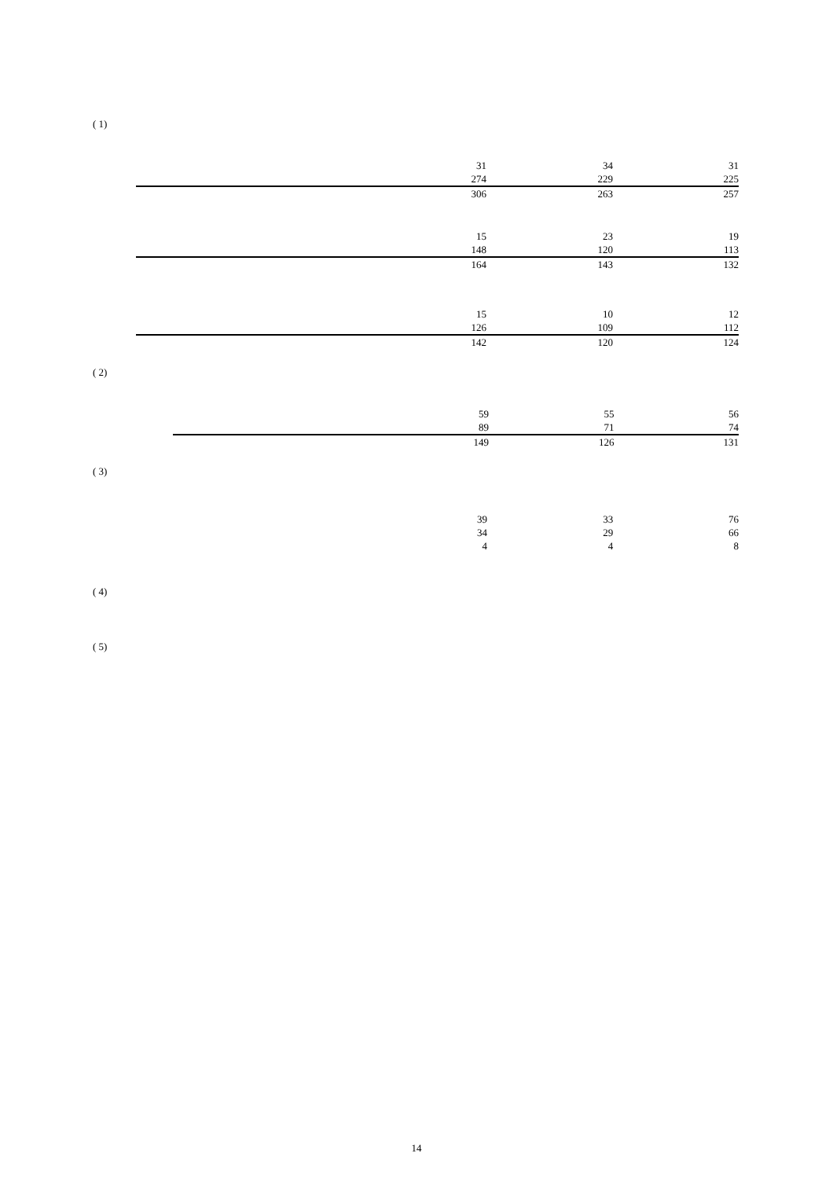( 1)
| | 31 | 34 | 31 |
| | 274 | 229 | 225 |
| | 306 | 263 | 257 |
| | 15 | 23 | 19 |
| | 148 | 120 | 113 |
| | 164 | 143 | 132 |
| | 15 | 10 | 12 |
| | 126 | 109 | 112 |
| | 142 | 120 | 124 |
( 2)
| | 59 | 55 | 56 |
| | 89 | 71 | 74 |
| | 149 | 126 | 131 |
( 3)
| | 39 | 33 | 76 |
| | 34 | 29 | 66 |
| | 4 | 4 | 8 |
( 4)
( 5)
14